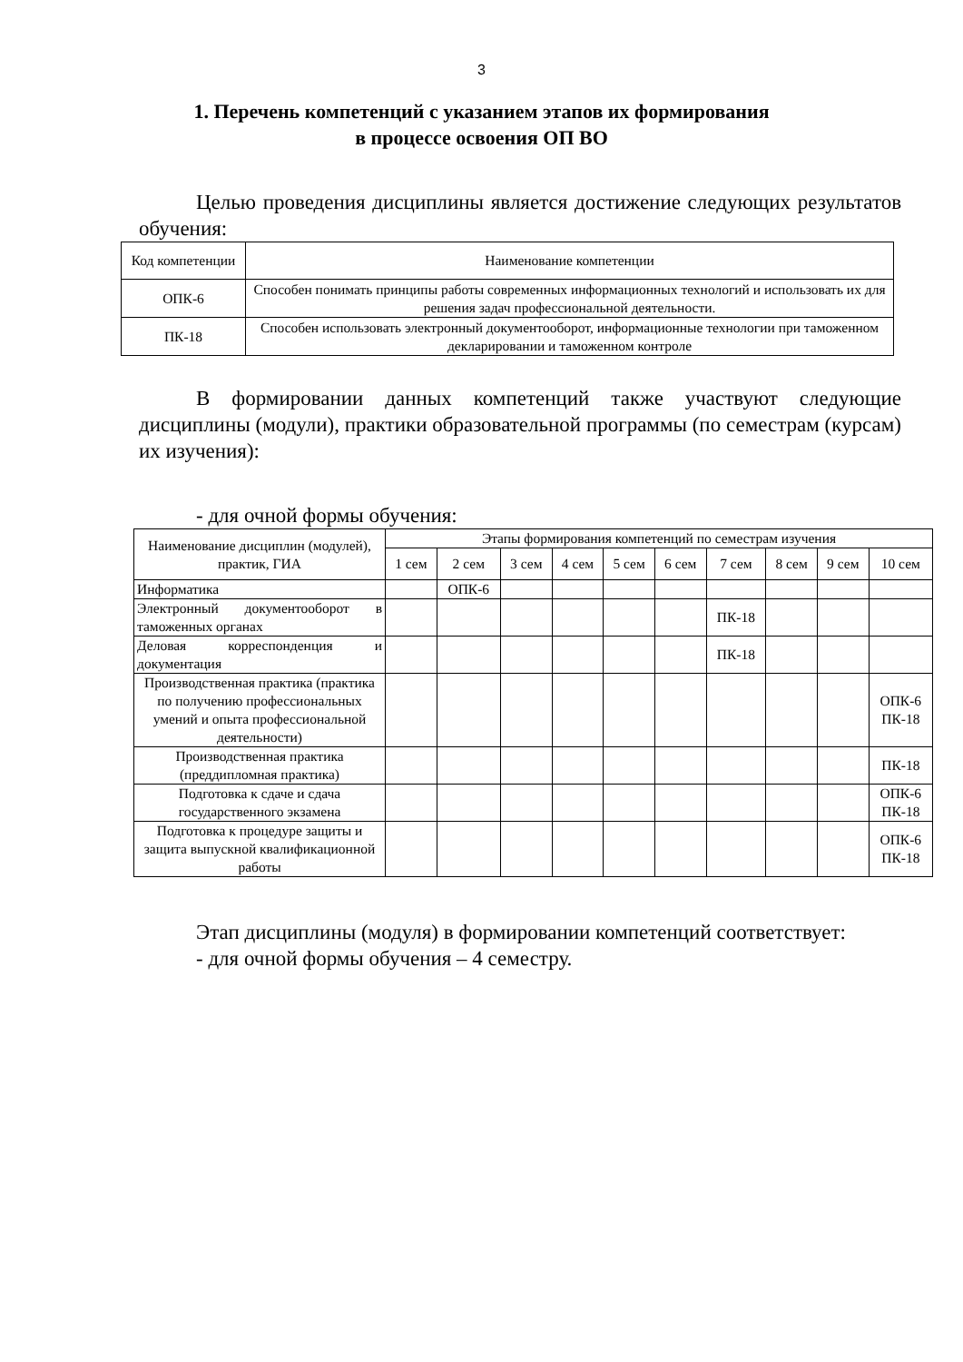3
1. Перечень компетенций с указанием этапов их формирования
в процессе освоения ОП ВО
Целью проведения дисциплины является достижение следующих результатов обучения:
| Код компетенции | Наименование компетенции |
| --- | --- |
| ОПК-6 | Способен понимать принципы работы современных информационных технологий и использовать их для решения задач профессиональной деятельности. |
| ПК-18 | Способен использовать электронный документооборот, информационные технологии при таможенном декларировании и таможенном контроле |
В формировании данных компетенций также участвуют следующие дисциплины (модули), практики образовательной программы (по семестрам (курсам) их изучения):
- для очной формы обучения:
| Наименование дисциплин (модулей), практик, ГИА | Этапы формирования компетенций по семестрам изучения | | | | | | | | | |
| --- | --- | --- | --- | --- | --- | --- | --- | --- | --- | --- |
| | 1 сем | 2 сем | 3 сем | 4 сем | 5 сем | 6 сем | 7 сем | 8 сем | 9 сем | 10 сем |
| Информатика | | ОПК-6 | | | | | | | | |
| Электронный документооборот в таможенных органах | | | | | | | ПК-18 | | | |
| Деловая корреспонденция и документация | | | | | | | ПК-18 | | | |
| Производственная практика (практика по получению профессиональных умений и опыта профессиональной деятельности) | | | | | | | | | | ОПК-6 ПК-18 |
| Производственная практика (преддипломная практика) | | | | | | | | | | ПК-18 |
| Подготовка к сдаче и сдача государственного экзамена | | | | | | | | | | ОПК-6 ПК-18 |
| Подготовка к процедуре защиты и защита выпускной квалификационной работы | | | | | | | | | | ОПК-6 ПК-18 |
Этап дисциплины (модуля) в формировании компетенций соответствует:
- для очной формы обучения – 4 семестру.